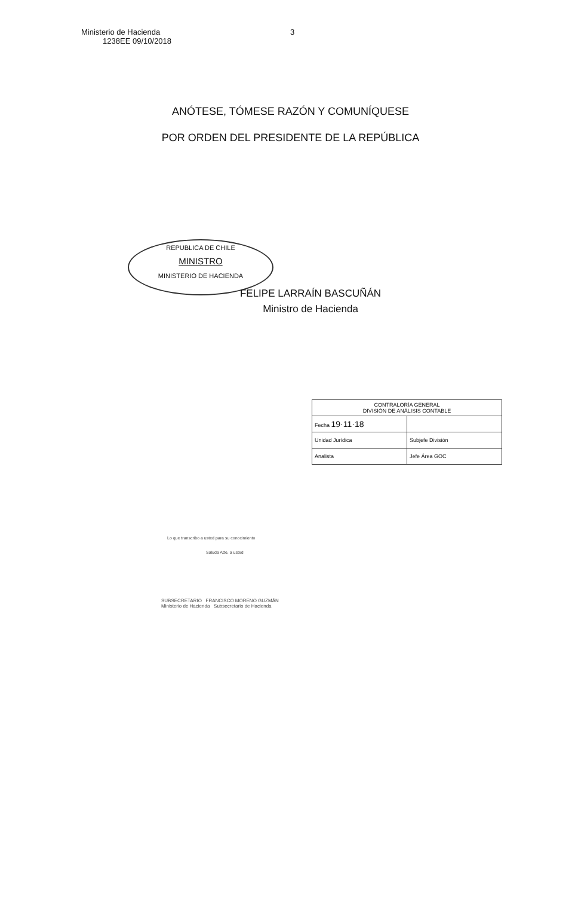Ministerio de Hacienda
1238EE 09/10/2018
3
ANÓTESE, TÓMESE RAZÓN Y COMUNÍQUESE
POR ORDEN DEL PRESIDENTE DE LA REPÚBLICA
REPUBLICA DE CHILE
MINISTRO
MINISTERIO DE HACIENDA
FELIPE LARRAÍN BASCUÑÁN
Ministro de Hacienda
| CONTRALORÍA GENERAL DIVISIÓN DE ANÁLISIS CONTABLE | |
| Fecha 19·11·18 | |
| Unidad Jurídica | Subjefe División |
| Analista | Jefe Área GOC |
Lo que transcribo a usted para su conocimiento
Saluda Atte. a usted
SUBSECRETARIO FRANCISCO MORENO GUZMÁN
Ministerio de Hacienda Subsecretario de Hacienda